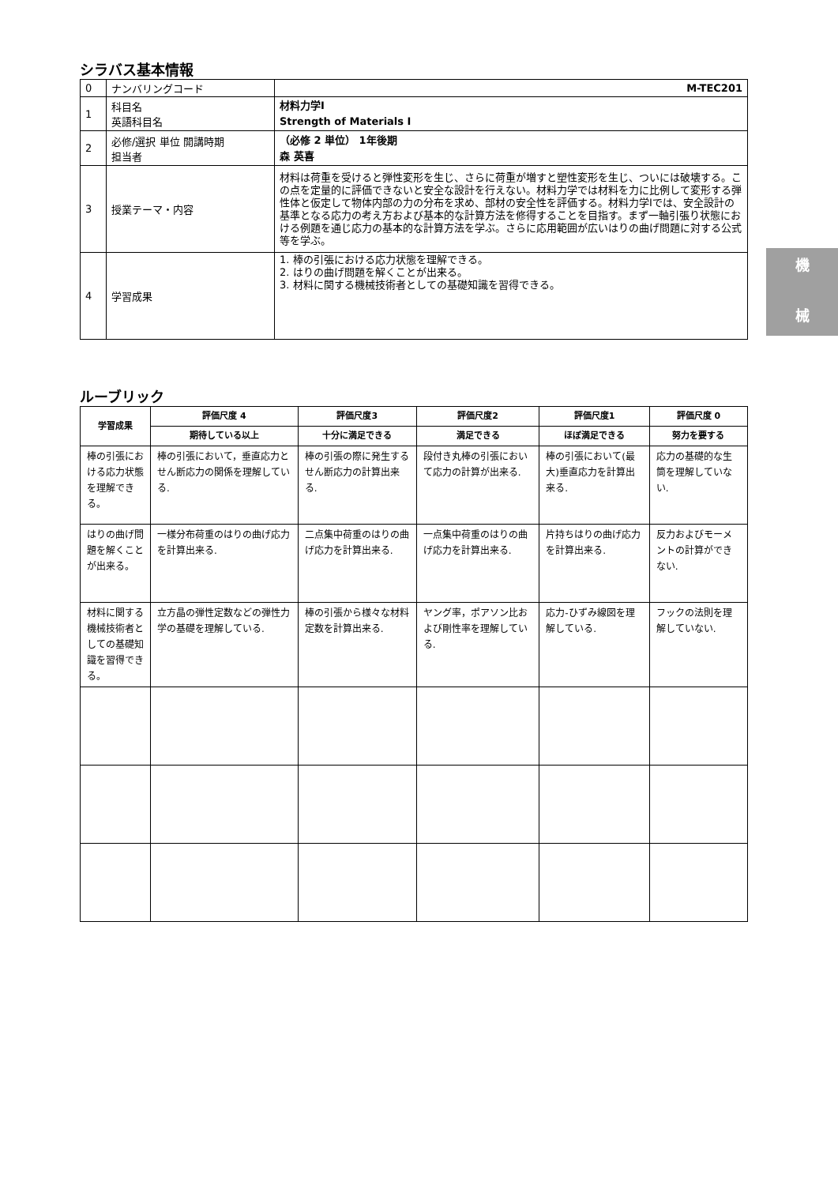機
械
シラバス基本情報
| 0 | ナンバリングコード | M-TEC201 |
| 1 | 科目名 英語科目名 | 材料力学Ⅰ Strength of Materials Ⅰ |
| 2 | 必修/選択 単位 開講時期 担当者 | （必修 2 単位） 1年後期 森 英喜 |
| 3 | 授業テーマ・内容 | 材料は荷重を受けると弾性変形を生じ、さらに荷重が増すと塑性変形を生じ、ついには破壊する。この点を定量的に評価できないと安全な設計を行えない。材料力学では材料を力に比例して変形する弾性体と仮定して物体内部の力の分布を求め、部材の安全性を評価する。材料力学Ⅰでは、安全設計の基準となる応力の考え方および基本的な計算方法を修得することを目指す。まず一軸引張り状態における例題を通じ応力の基本的な計算方法を学ぶ。さらに応用範囲が広いはりの曲げ問題に対する公式等を学ぶ。 |
| 4 | 学習成果 | 1. 棒の引張における応力状態を理解できる。 2. はりの曲げ問題を解くことが出来る。 3. 材料に関する機械技術者としての基礎知識を習得できる。 |
ルーブリック
| 学習成果 | 評価尺度 4 | 評価尺度3 | 評価尺度2 | 評価尺度1 | 評価尺度 0 |
| --- | --- | --- | --- | --- | --- |
| | 期待している以上 | 十分に満足できる | 満足できる | ほぼ満足できる | 努力を要する |
| 棒の引張における応力状態を理解できる。 | 棒の引張において，垂直応力とせん断応力の関係を理解している. | 棒の引張の際に発生するせん断応力の計算出来る. | 段付き丸棒の引張において応力の計算が出来る. | 棒の引張において(最大)垂直応力を計算出来る. | 応力の基礎的な生筒を理解していない. |
| はりの曲げ問題を解くことが出来る。 | 一様分布荷重のはりの曲げ応力を計算出来る. | 二点集中荷重のはりの曲げ応力を計算出来る. | 一点集中荷重のはりの曲げ応力を計算出来る. | 片持ちはりの曲げ応力を計算出来る. | 反力およびモーメントの計算ができない. |
| 材料に関する機械技術者としての基礎知識を習得できる。 | 立方晶の弾性定数などの弾性力学の基礎を理解している. | 棒の引張から様々な材料定数を計算出来る. | ヤング率，ポアソン比および剛性率を理解している. | 応力-ひずみ線図を理解している. | フックの法則を理解していない. |